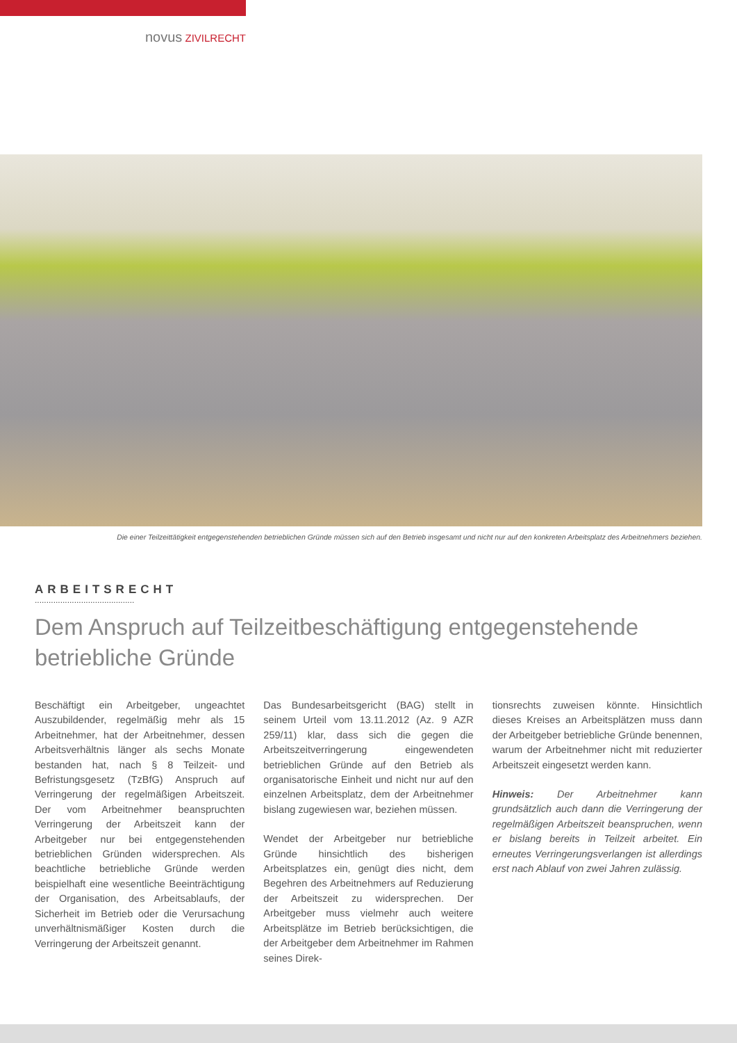novus ZIVILRECHT
Die einer Teilzeittätigkeit entgegenstehenden betrieblichen Gründe müssen sich auf den Betrieb insgesamt und nicht nur auf den konkreten Arbeitsplatz des Arbeitnehmers beziehen.
ARBEITSRECHT
...........................................
Dem Anspruch auf Teilzeitbeschäftigung entgegenstehende betriebliche Gründe
Beschäftigt ein Arbeitgeber, ungeachtet Auszubildender, regelmäßig mehr als 15 Arbeitnehmer, hat der Arbeitnehmer, dessen Arbeitsverhältnis länger als sechs Monate bestanden hat, nach § 8 Teilzeit- und Befristungsgesetz (TzBfG) Anspruch auf Verringerung der regelmäßigen Arbeitszeit. Der vom Arbeitnehmer beanspruchten Verringerung der Arbeitszeit kann der Arbeitgeber nur bei entgegenstehenden betrieblichen Gründen widersprechen. Als beachtliche betriebliche Gründe werden beispielhaft eine wesentliche Beeinträchtigung der Organisation, des Arbeitsablaufs, der Sicherheit im Betrieb oder die Verursachung unverhältnismäßiger Kosten durch die Verringerung der Arbeitszeit genannt.
Das Bundesarbeitsgericht (BAG) stellt in seinem Urteil vom 13.11.2012 (Az. 9 AZR 259/11) klar, dass sich die gegen die Arbeitszeitverringerung eingewendeten betrieblichen Gründe auf den Betrieb als organisatorische Einheit und nicht nur auf den einzelnen Arbeitsplatz, dem der Arbeitnehmer bislang zugewiesen war, beziehen müssen.
Wendet der Arbeitgeber nur betriebliche Gründe hinsichtlich des bisherigen Arbeitsplatzes ein, genügt dies nicht, dem Begehren des Arbeitnehmers auf Reduzierung der Arbeitszeit zu widersprechen. Der Arbeitgeber muss vielmehr auch weitere Arbeitsplätze im Betrieb berücksichtigen, die der Arbeitgeber dem Arbeitnehmer im Rahmen seines Direk-
tionsrechts zuweisen könnte. Hinsichtlich dieses Kreises an Arbeitsplätzen muss dann der Arbeitgeber betriebliche Gründe benennen, warum der Arbeitnehmer nicht mit reduzierter Arbeitszeit eingesetzt werden kann.
Hinweis: Der Arbeitnehmer kann grundsätzlich auch dann die Verringerung der regelmäßigen Arbeitszeit beanspruchen, wenn er bislang bereits in Teilzeit arbeitet. Ein erneutes Verringerungsverlangen ist allerdings erst nach Ablauf von zwei Jahren zulässig.